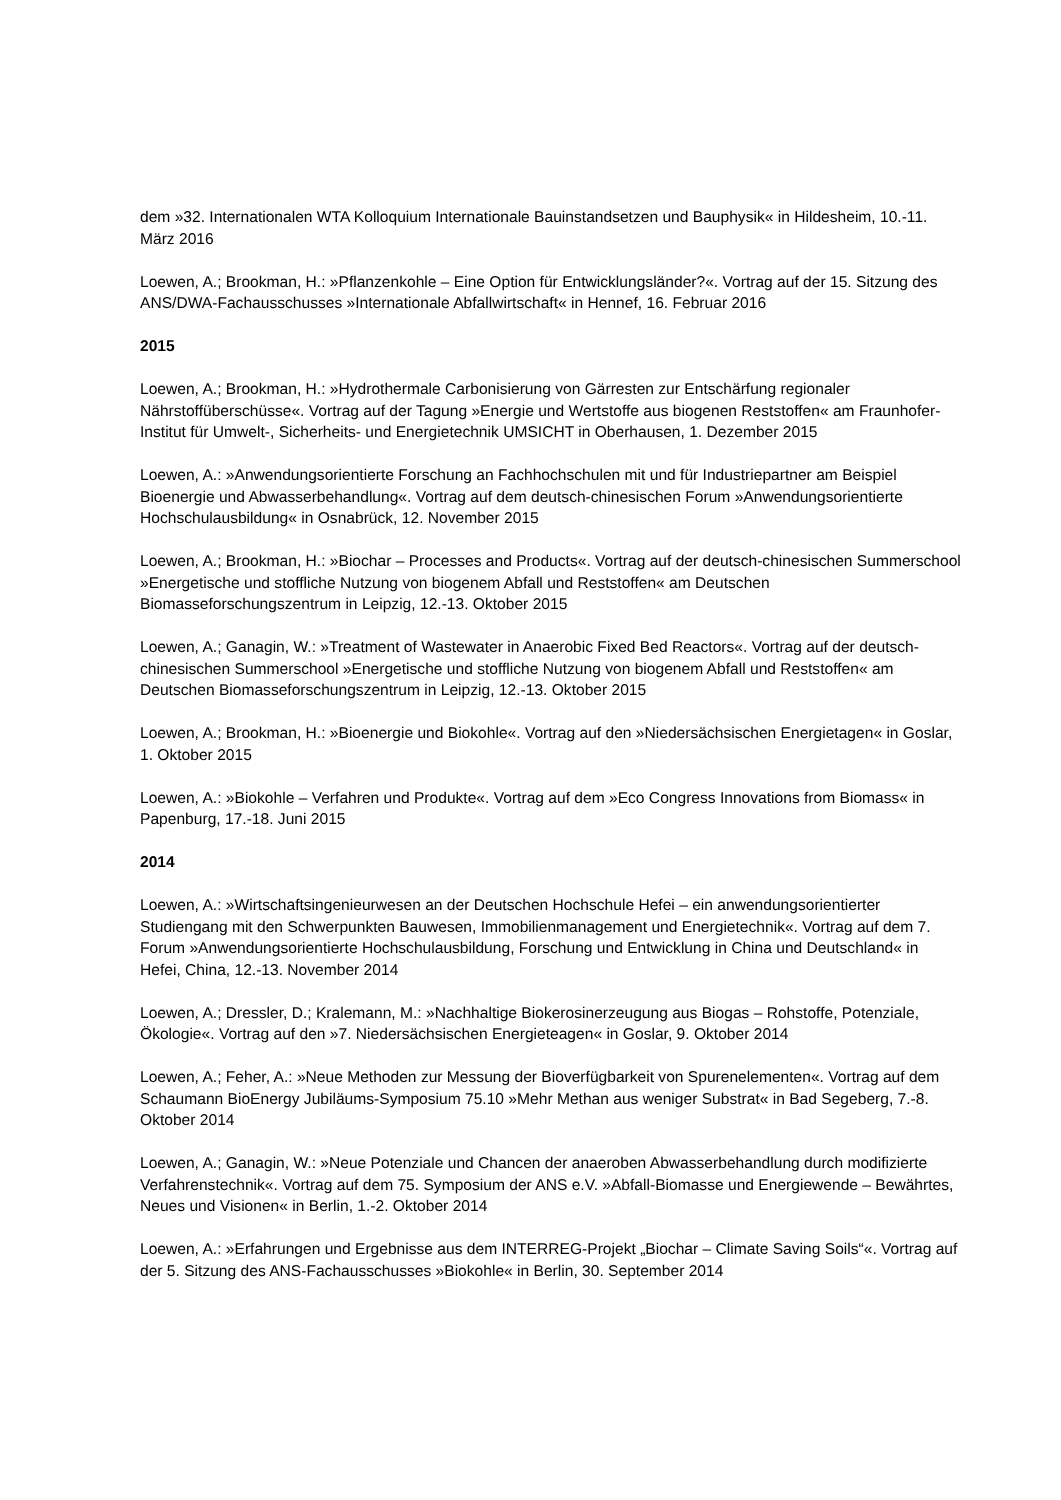dem »32. Internationalen WTA Kolloquium Internationale Bauinstandsetzen und Bauphysik« in Hildesheim, 10.-11. März 2016
Loewen, A.; Brookman, H.: »Pflanzenkohle – Eine Option für Entwicklungsländer?«. Vortrag auf der 15. Sitzung des ANS/DWA-Fachausschusses »Internationale Abfallwirtschaft« in Hennef, 16. Februar 2016
2015
Loewen, A.; Brookman, H.: »Hydrothermale Carbonisierung von Gärresten zur Entschärfung regionaler Nährstoffüberschüsse«. Vortrag auf der Tagung »Energie und Wertstoffe aus biogenen Reststoffen« am Fraunhofer-Institut für Umwelt-, Sicherheits- und Energietechnik UMSICHT in Oberhausen, 1. Dezember 2015
Loewen, A.: »Anwendungsorientierte Forschung an Fachhochschulen mit und für Industriepartner am Beispiel Bioenergie und Abwasserbehandlung«. Vortrag auf dem deutsch-chinesischen Forum »Anwendungsorientierte Hochschulausbildung« in Osnabrück, 12. November 2015
Loewen, A.; Brookman, H.: »Biochar – Processes and Products«. Vortrag auf der deutsch-chinesischen Summerschool »Energetische und stoffliche Nutzung von biogenem Abfall und Reststoffen« am Deutschen Biomasseforschungszentrum in Leipzig, 12.-13. Oktober 2015
Loewen, A.; Ganagin, W.: »Treatment of Wastewater in Anaerobic Fixed Bed Reactors«. Vortrag auf der deutsch-chinesischen Summerschool »Energetische und stoffliche Nutzung von biogenem Abfall und Reststoffen« am Deutschen Biomasseforschungszentrum in Leipzig, 12.-13. Oktober 2015
Loewen, A.; Brookman, H.: »Bioenergie und Biokohle«. Vortrag auf den »Niedersächsischen Energietagen« in Goslar, 1. Oktober 2015
Loewen, A.: »Biokohle – Verfahren und Produkte«. Vortrag auf dem »Eco Congress Innovations from Biomass« in Papenburg, 17.-18. Juni 2015
2014
Loewen, A.: »Wirtschaftsingenieurwesen an der Deutschen Hochschule Hefei – ein anwendungsorientierter Studiengang mit den Schwerpunkten Bauwesen, Immobilienmanagement und Energietechnik«. Vortrag auf dem 7. Forum »Anwendungsorientierte Hochschulausbildung, Forschung und Entwicklung in China und Deutschland« in Hefei, China, 12.-13. November 2014
Loewen, A.; Dressler, D.; Kralemann, M.: »Nachhaltige Biokerosinerzeugung aus Biogas – Rohstoffe, Potenziale, Ökologie«. Vortrag auf den »7. Niedersächsischen Energieteagen« in Goslar, 9. Oktober 2014
Loewen, A.; Feher, A.: »Neue Methoden zur Messung der Bioverfügbarkeit von Spurenelementen«. Vortrag auf dem Schaumann BioEnergy Jubiläums-Symposium 75.10 »Mehr Methan aus weniger Substrat« in Bad Segeberg, 7.-8. Oktober 2014
Loewen, A.; Ganagin, W.: »Neue Potenziale und Chancen der anaeroben Abwasserbehandlung durch modifizierte Verfahrenstechnik«. Vortrag auf dem 75. Symposium der ANS e.V. »Abfall-Biomasse und Energiewende – Bewährtes, Neues und Visionen« in Berlin, 1.-2. Oktober 2014
Loewen, A.: »Erfahrungen und Ergebnisse aus dem INTERREG-Projekt „Biochar – Climate Saving Soils“«. Vortrag auf der 5. Sitzung des ANS-Fachausschusses »Biokohle« in Berlin, 30. September 2014